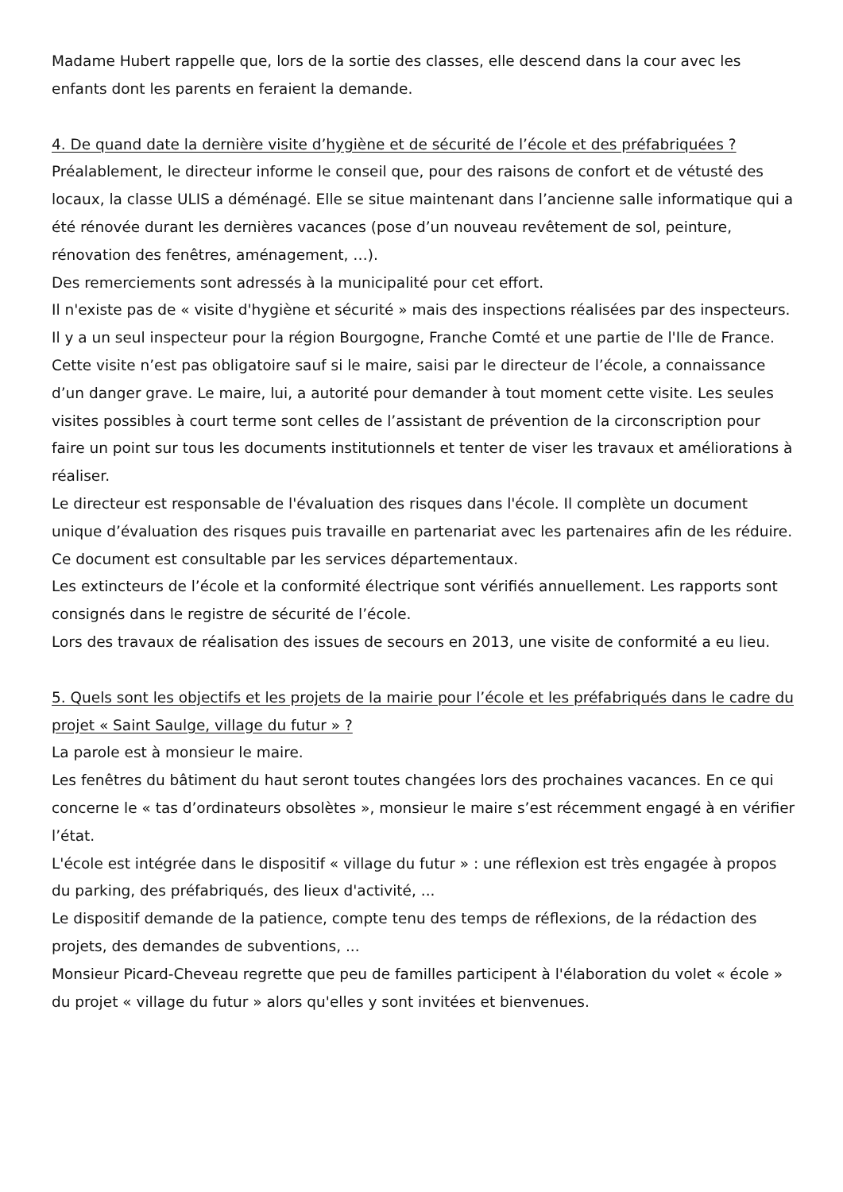Madame Hubert rappelle que, lors de la sortie des classes, elle descend dans la cour avec les enfants dont les parents en feraient la demande.
4. De quand date la dernière visite d’hygiène et de sécurité de l’école et des préfabriquées ?
Préalablement, le directeur informe le conseil que, pour des raisons de confort et de vétusté des locaux, la classe ULIS a déménagé. Elle se situe maintenant dans l’ancienne salle informatique qui a été rénovée durant les dernières vacances (pose d’un nouveau revêtement de sol, peinture, rénovation des fenêtres, aménagement, …).
Des remerciements sont adressés à la municipalité pour cet effort.
Il n'existe pas de « visite d'hygiène et sécurité » mais des inspections réalisées par des inspecteurs. Il y a un seul inspecteur pour la région Bourgogne, Franche Comté et une partie de l'Ile de France. Cette visite n’est pas obligatoire sauf si le maire, saisi par le directeur de l’école, a connaissance d’un danger grave. Le maire, lui, a autorité pour demander à tout moment cette visite. Les seules visites possibles à court terme sont celles de l’assistant de prévention de la circonscription pour faire un point sur tous les documents institutionnels et tenter de viser les travaux et améliorations à réaliser.
Le directeur est responsable de l'évaluation des risques dans l'école. Il complète un document unique d’évaluation des risques puis travaille en partenariat avec les partenaires afin de les réduire. Ce document est consultable par les services départementaux.
Les extincteurs de l’école et la conformité électrique sont vérifiés annuellement. Les rapports sont consignés dans le registre de sécurité de l’école.
Lors des travaux de réalisation des issues de secours en 2013, une visite de conformité a eu lieu.
5. Quels sont les objectifs et les projets de la mairie pour l’école et les préfabriqués dans le cadre du projet « Saint Saulge, village du futur » ?
La parole est à monsieur le maire.
Les fenêtres du bâtiment du haut seront toutes changées lors des prochaines vacances. En ce qui concerne le « tas d’ordinateurs obsolètes », monsieur le maire s’est récemment engagé à en vérifier l’état.
L'école est intégrée dans le dispositif « village du futur » : une réflexion est très engagée à propos du parking, des préfabriqués, des lieux d'activité, ...
Le dispositif demande de la patience, compte tenu des temps de réflexions, de la rédaction des projets, des demandes de subventions, ...
Monsieur Picard-Cheveau regrette que peu de familles participent à l'élaboration du volet « école » du projet « village du futur » alors qu'elles y sont invitées et bienvenues.